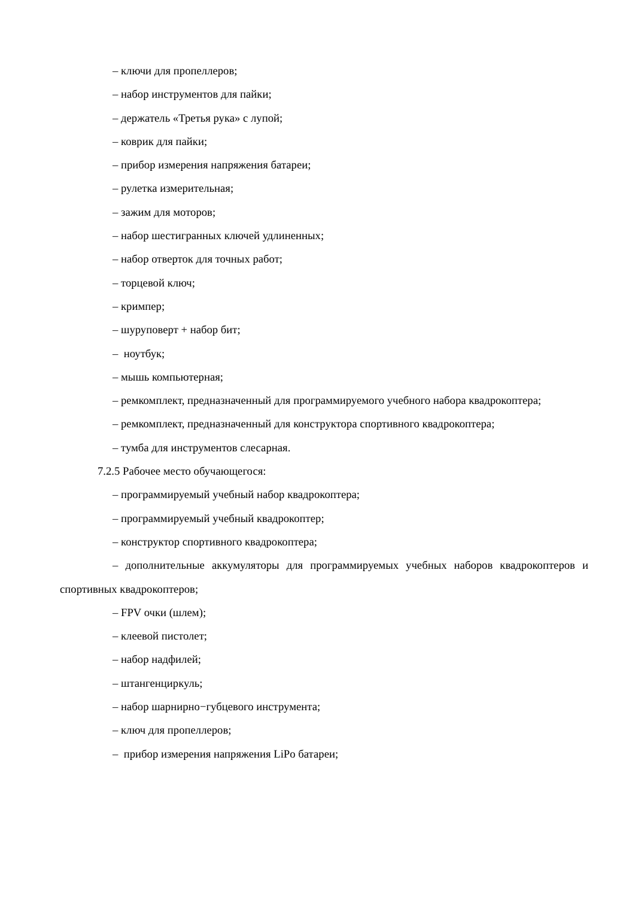– ключи для пропеллеров;
– набор инструментов для пайки;
– держатель «Третья рука» с лупой;
– коврик для пайки;
– прибор измерения напряжения батареи;
– рулетка измерительная;
– зажим для моторов;
– набор шестигранных ключей удлиненных;
– набор отверток для точных работ;
– торцевой ключ;
– кримпер;
– шуруповерт + набор бит;
– ноутбук;
– мышь компьютерная;
– ремкомплект, предназначенный для программируемого учебного набора квадрокоптера;
– ремкомплект, предназначенный для конструктора спортивного квадрокоптера;
– тумба для инструментов слесарная.
7.2.5 Рабочее место обучающегося:
– программируемый учебный набор квадрокоптера;
– программируемый учебный квадрокоптер;
– конструктор спортивного квадрокоптера;
– дополнительные аккумуляторы для программируемых учебных наборов квадрокоптеров и спортивных квадрокоптеров;
– FPV очки (шлем);
– клеевой пистолет;
– набор надфилей;
– штангенциркуль;
– набор шарнирно−губцевого инструмента;
– ключ для пропеллеров;
– прибор измерения напряжения LiPo батареи;